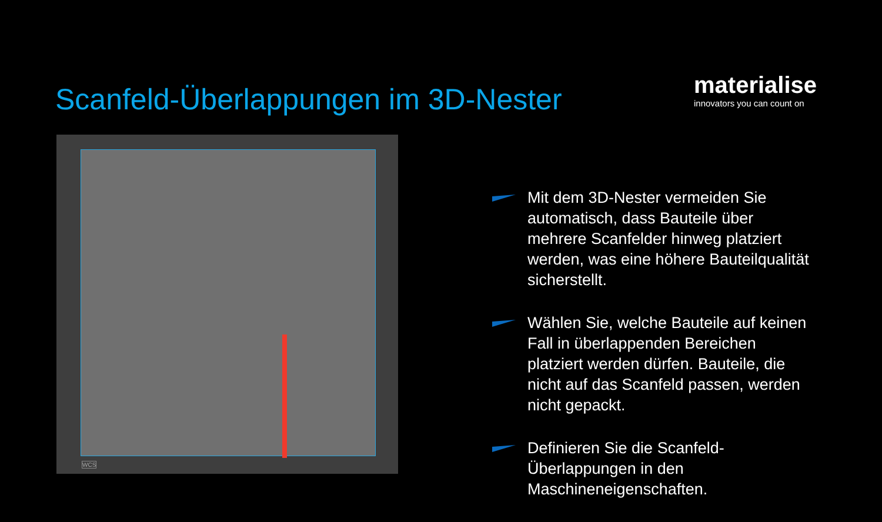Scanfeld-Überlappungen im 3D-Nester
materialise
innovators you can count on
WCS
Mit dem 3D-Nester vermeiden Sie automatisch, dass Bauteile über mehrere Scanfelder hinweg platziert werden, was eine höhere Bauteilqualität sicherstellt.
Wählen Sie, welche Bauteile auf keinen Fall in überlappenden Bereichen platziert werden dürfen. Bauteile, die nicht auf das Scanfeld passen, werden nicht gepackt.
Definieren Sie die Scanfeld-Überlappungen in den Maschineneigenschaften.